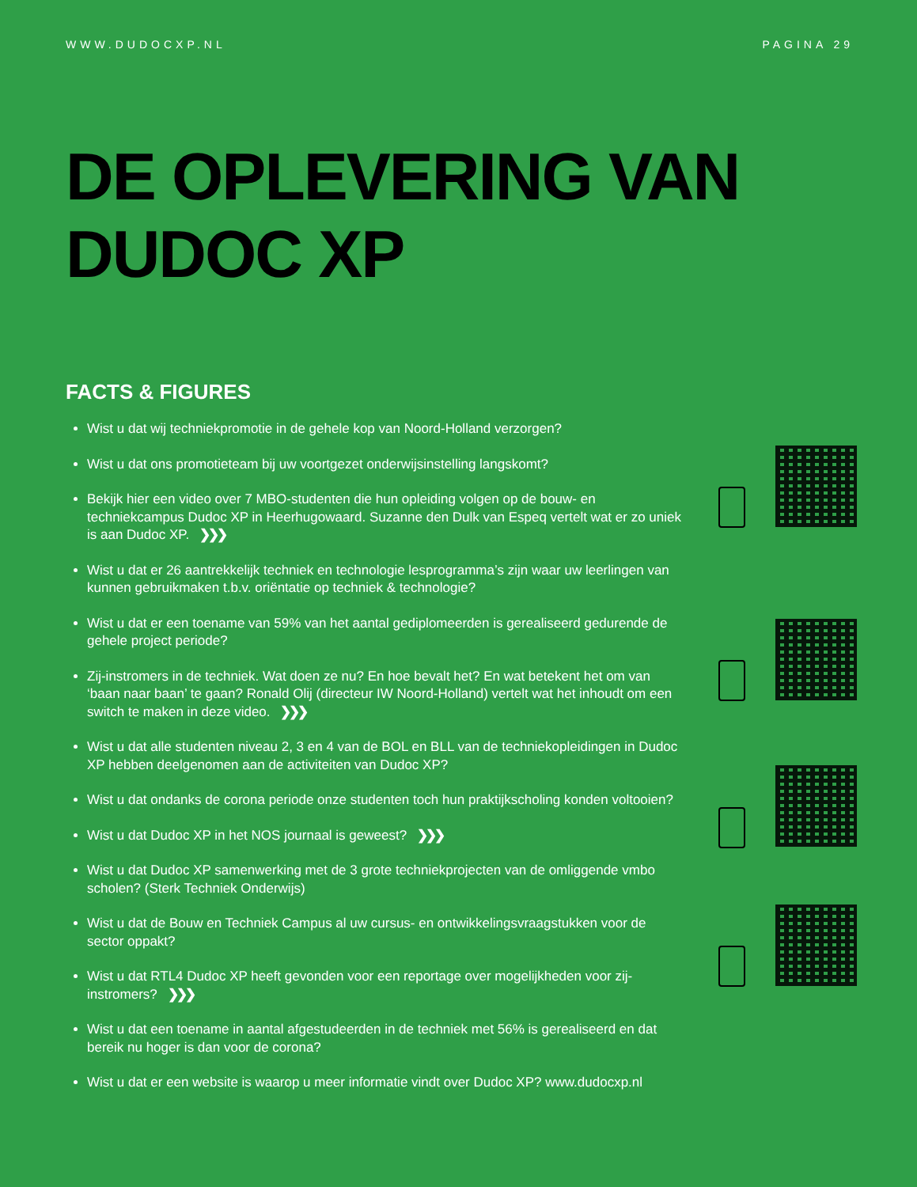WWW.DUDOCXP.NL PAGINA 29
DE OPLEVERING VAN
DUDOC XP
FACTS & FIGURES
Wist u dat wij techniekpromotie in de gehele kop van Noord-Holland verzorgen?
Wist u dat ons promotieteam bij uw voortgezet onderwijsinstelling langskomt?
Bekijk hier een video over 7 MBO-studenten die hun opleiding volgen op de bouw- en techniekcampus Dudoc XP in Heerhugowaard. Suzanne den Dulk van Espeq vertelt wat er zo uniek is aan Dudoc XP. ❯❯❯
Wist u dat er 26 aantrekkelijk techniek en technologie lesprogramma’s zijn waar uw leerlingen van kunnen gebruikmaken t.b.v. oriëntatie op techniek & technologie?
Wist u dat er een toename van 59% van het aantal gediplomeerden is gerealiseerd gedurende de gehele project periode?
Zij-instromers in de techniek. Wat doen ze nu? En hoe bevalt het? En wat betekent het om van ‘baan naar baan’ te gaan? Ronald Olij (directeur IW Noord-Holland) vertelt wat het inhoudt om een switch te maken in deze video. ❯❯❯
Wist u dat alle studenten niveau 2, 3 en 4 van de BOL en BLL van de techniekopleidingen in Dudoc XP hebben deelgenomen aan de activiteiten van Dudoc XP?
Wist u dat ondanks de corona periode onze studenten toch hun praktijkscholing konden voltooien?
Wist u dat Dudoc XP in het NOS journaal is geweest? ❯❯❯
Wist u dat Dudoc XP samenwerking met de 3 grote techniekprojecten van de omliggende vmbo scholen? (Sterk Techniek Onderwijs)
Wist u dat de Bouw en Techniek Campus al uw cursus- en ontwikkelingsvraagstukken voor de sector oppakt?
Wist u dat RTL4 Dudoc XP heeft gevonden voor een reportage over mogelijkheden voor zij-instromers? ❯❯❯
Wist u dat een toename in aantal afgestudeerden in de techniek met 56% is gerealiseerd en dat bereik nu hoger is dan voor de corona?
Wist u dat er een website is waarop u meer informatie vindt over Dudoc XP? www.dudocxp.nl